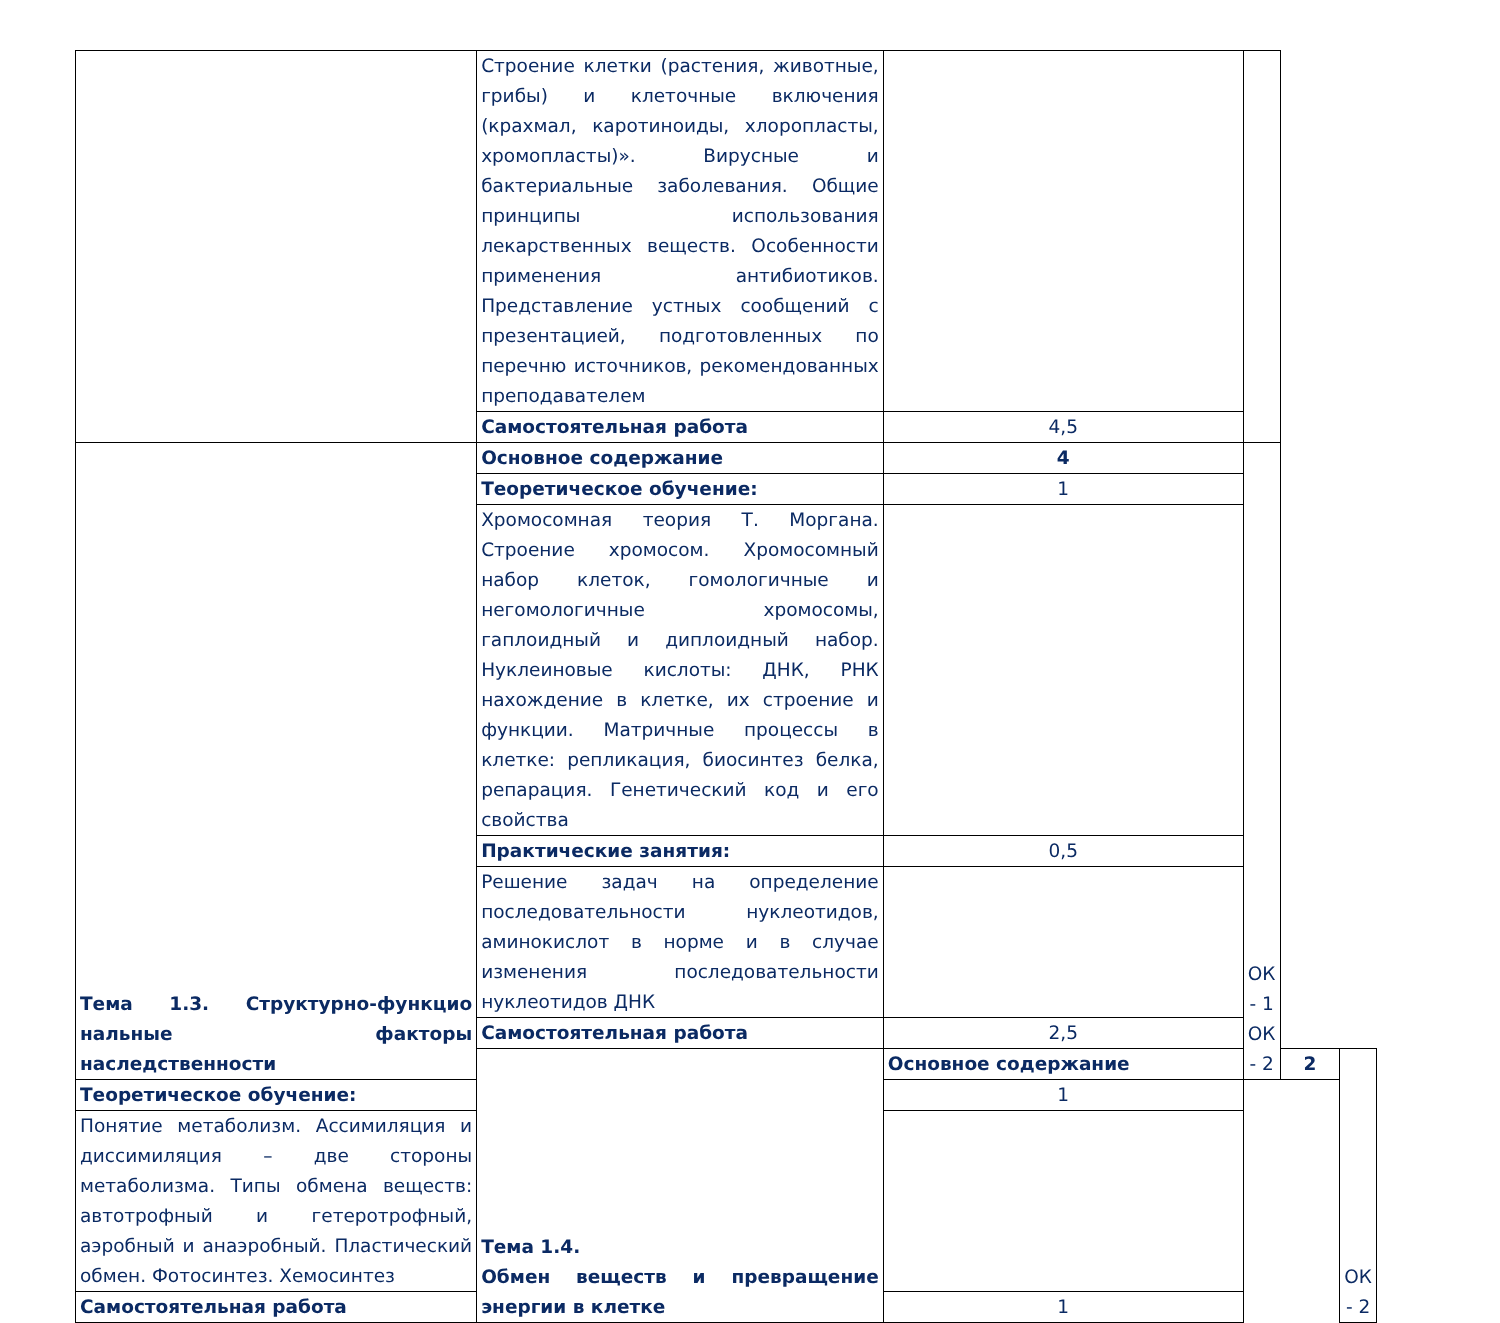| | Строение клетки (растения, животные, грибы) и клеточные включения (крахмал, каротиноиды, хлоропласты, хромопласты)». Вирусные и бактериальные заболевания. Общие принципы использования лекарственных веществ. Особенности применения антибиотиков. Представление устных сообщений с презентацией, подготовленных по перечню источников, рекомендованных преподавателем | | | | |
| | Самостоятельная работа | 4,5 | | | |
| Тема 1.3. Структурно-функцио нальные факторы наследственности | Основное содержание | 4 | ОК - 1 ОК - 2 | | |
| | Теоретическое обучение: | 1 | | | |
| | Хромосомная теория Т. Моргана. Строение хромосом. Хромосомный набор клеток, гомологичные и негомологичные хромосомы, гаплоидный и диплоидный набор. Нуклеиновые кислоты: ДНК, РНК нахождение в клетке, их строение и функции. Матричные процессы в клетке: репликация, биосинтез белка, репарация. Генетический код и его свойства | | | | |
| | Практические занятия: | 0,5 | | | |
| | Решение задач на определение последовательности нуклеотидов, аминокислот в норме и в случае изменения последовательности нуклеотидов ДНК | | | | |
| | Самостоятельная работа | 2,5 | | | |
| | Тема 1.4. Обмен веществ и превращение энергии в клетке | Основное содержание | | 2 | ОК - 2 |
| Теоретическое обучение: | | 1 | | | |
| Понятие метаболизм. Ассимиляция и диссимиляция – две стороны метаболизма. Типы обмена веществ: автотрофный и гетеротрофный, аэробный и анаэробный. Пластический обмен. Фотосинтез. Хемосинтез | | | | | |
| Самостоятельная работа | | 1 | | | |